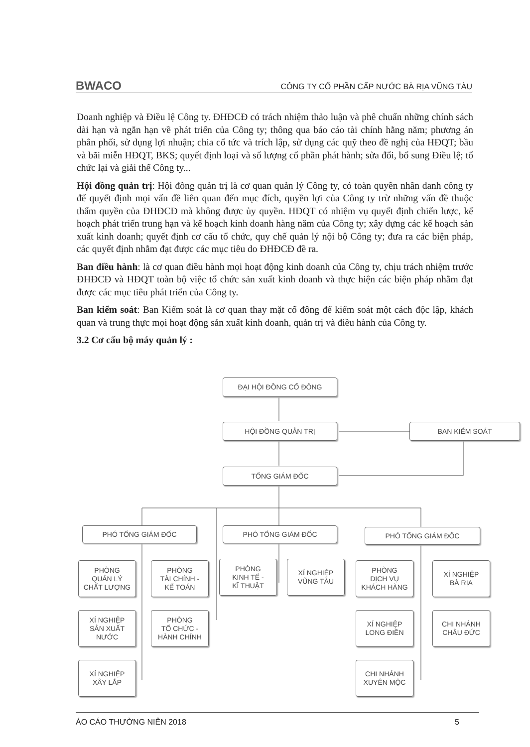BWACO CÔNG TY CỔ PHẦN CẤP NƯỚC BÀ RỊA VŨNG TÀU
Doanh nghiệp và Điều lệ Công ty. ĐHĐCĐ có trách nhiệm thảo luận và phê chuẩn những chính sách dài hạn và ngắn hạn về phát triển của Công ty; thông qua báo cáo tài chính hằng năm; phương án phân phối, sử dụng lợi nhuận; chia cổ tức và trích lập, sử dụng các quỹ theo đề nghị của HĐQT; bầu và bãi miễn HĐQT, BKS; quyết định loại và số lượng cổ phần phát hành; sửa đổi, bổ sung Điều lệ; tổ chức lại và giải thể Công ty...
Hội đồng quản trị: Hội đồng quản trị là cơ quan quản lý Công ty, có toàn quyền nhân danh công ty để quyết định mọi vấn đề liên quan đến mục đích, quyền lợi của Công ty trừ những vấn đề thuộc thẩm quyền của ĐHĐCĐ mà không được ủy quyền. HĐQT có nhiệm vụ quyết định chiến lược, kế hoạch phát triển trung hạn và kế hoạch kinh doanh hàng năm của Công ty; xây dựng các kế hoạch sản xuất kinh doanh; quyết định cơ cấu tổ chức, quy chế quản lý nội bộ Công ty; đưa ra các biện pháp, các quyết định nhằm đạt được các mục tiêu do ĐHĐCĐ đề ra.
Ban điều hành: là cơ quan điều hành mọi hoạt động kinh doanh của Công ty, chịu trách nhiệm trước ĐHĐCĐ và HĐQT toàn bộ việc tổ chức sản xuất kinh doanh và thực hiện các biện pháp nhằm đạt được các mục tiêu phát triển của Công ty.
Ban kiểm soát: Ban Kiểm soát là cơ quan thay mặt cổ đông để kiểm soát một cách độc lập, khách quan và trung thực mọi hoạt động sản xuất kinh doanh, quản trị và điều hành của Công ty.
3.2 Cơ cấu bộ máy quản lý :
ĐẠI HỘI ĐỒNG CỔ ĐÔNG
HỘI ĐỒNG QUẢN TRỊ BAN KIỂM SOÁT
TỔNG GIÁM ĐỐC
PHÓ TỔNG GIÁM ĐỐC PHÓ TỔNG GIÁM ĐỐC PHÓ TỔNG GIÁM ĐỐC
PHÒNG
QUẢN LÝ
CHẤT LƯỢNG
PHÒNG
TÀI CHÍNH -
KẾ TOÁN
PHÒNG
KINH TẾ -
KĨ THUẬT
XÍ NGHIỆP
VŨNG TÀU
PHÒNG
DỊCH VỤ
KHÁCH HÀNG
XÍ NGHIỆP
BÀ RỊA
XÍ NGHIỆP
SẢN XUẤT
NƯỚC
PHÒNG
TỔ CHỨC -
HÀNH CHÍNH
XÍ NGHIỆP
LONG ĐIỀN
CHI NHÁNH
CHÂU ĐỨC
XÍ NGHIỆP
XÂY LẮP
CHI NHÁNH
XUYÊN MỘC
ÁO CÁO THƯỜNG NIÊN 2018 5